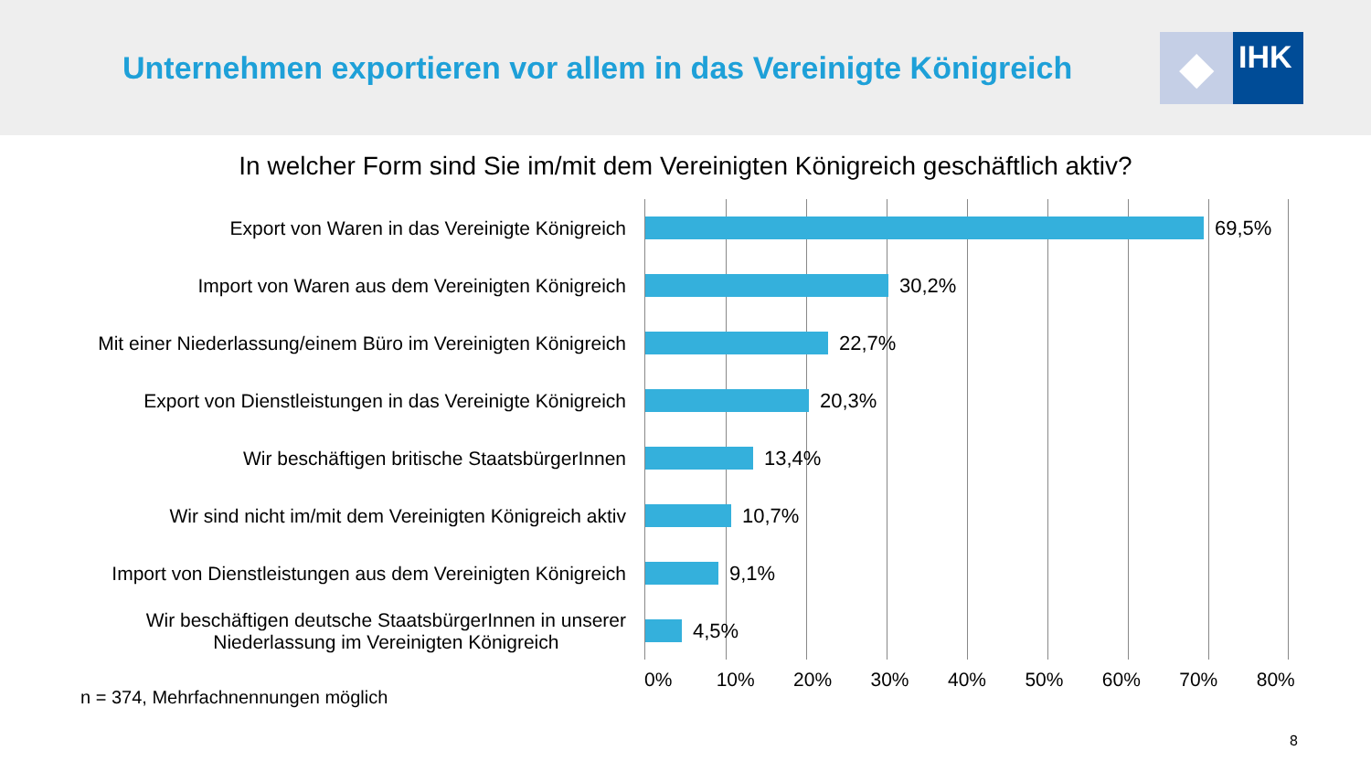Unternehmen exportieren vor allem in das Vereinigte Königreich
◆
IHK
In welcher Form sind Sie im/mit dem Vereinigten Königreich geschäftlich aktiv?
Export von Waren in das Vereinigte Königreich
Import von Waren aus dem Vereinigten Königreich
Mit einer Niederlassung/einem Büro im Vereinigten Königreich
Export von Dienstleistungen in das Vereinigte Königreich
Wir beschäftigen britische StaatsbürgerInnen
Wir sind nicht im/mit dem Vereinigten Königreich aktiv
Import von Dienstleistungen aus dem Vereinigten Königreich
Wir beschäftigen deutsche StaatsbürgerInnen in unserer
Niederlassung im Vereinigten Königreich
69,5%
30,2%
22,7%
20,3%
13,4%
10,7%
9,1%
4,5%
0% 10% 20% 30% 40% 50% 60% 70% 80%
n = 374, Mehrfachnennungen möglich
8